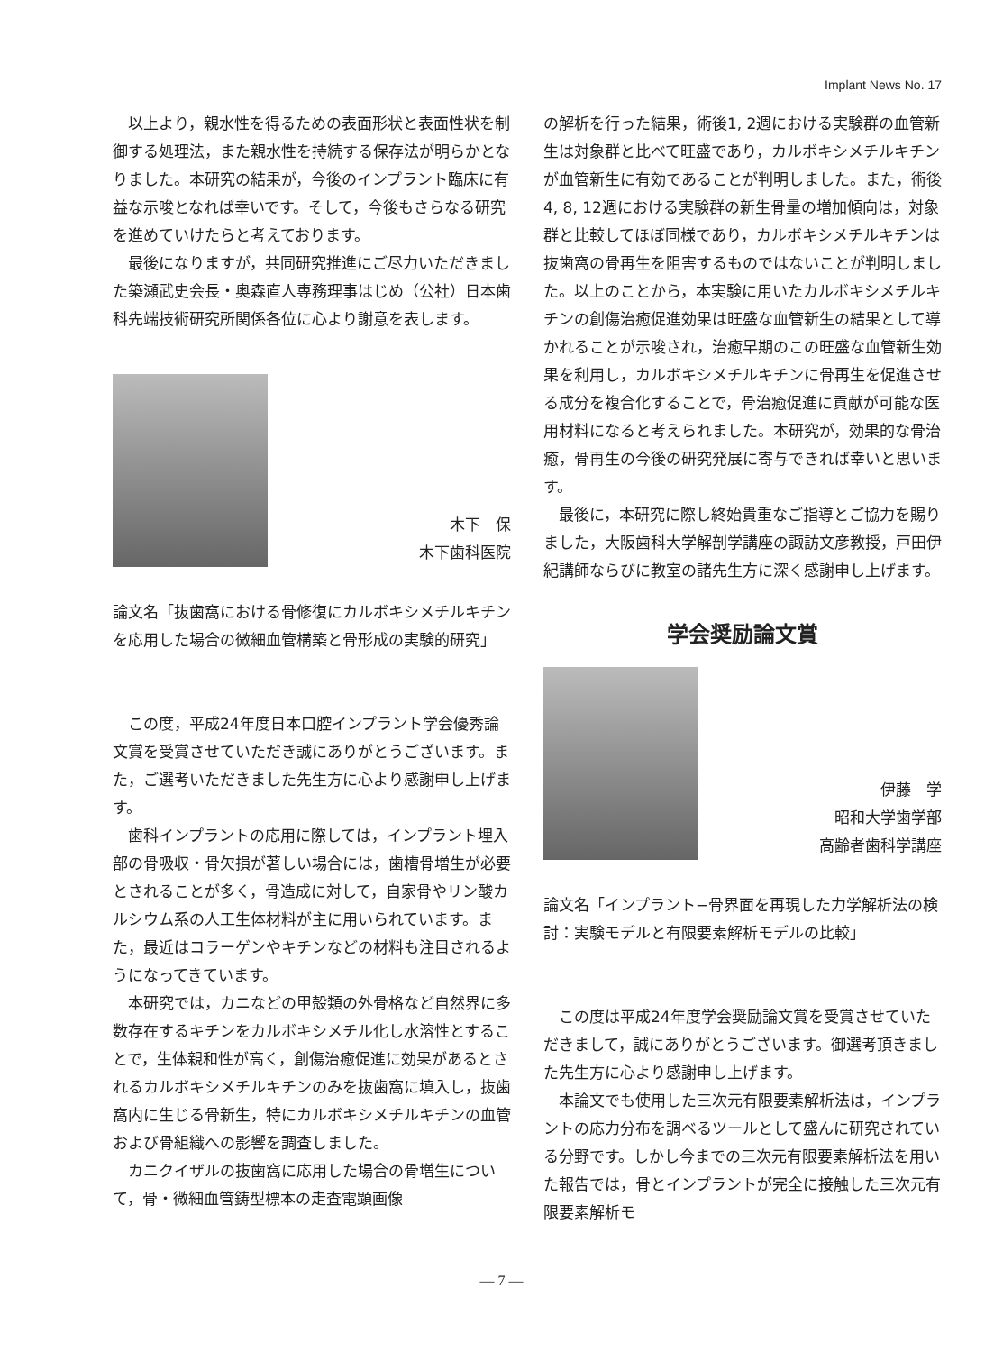Implant News No. 17
以上より，親水性を得るための表面形状と表面性状を制御する処理法，また親水性を持続する保存法が明らかとなりました。本研究の結果が，今後のインプラント臨床に有益な示唆となれば幸いです。そして，今後もさらなる研究を進めていけたらと考えております。
最後になりますが，共同研究推進にご尽力いただきました築瀬武史会長・奥森直人専務理事はじめ（公社）日本歯科先端技術研究所関係各位に心より謝意を表します。
木下　保
木下歯科医院
論文名「抜歯窩における骨修復にカルボキシメチルキチンを応用した場合の微細血管構築と骨形成の実験的研究」
この度，平成24年度日本口腔インプラント学会優秀論文賞を受賞させていただき誠にありがとうございます。また，ご選考いただきました先生方に心より感謝申し上げます。
歯科インプラントの応用に際しては，インプラント埋入部の骨吸収・骨欠損が著しい場合には，歯槽骨増生が必要とされることが多く，骨造成に対して，自家骨やリン酸カルシウム系の人工生体材料が主に用いられています。また，最近はコラーゲンやキチンなどの材料も注目されるようになってきています。
本研究では，カニなどの甲殻類の外骨格など自然界に多数存在するキチンをカルボキシメチル化し水溶性とすることで，生体親和性が高く，創傷治癒促進に効果があるとされるカルボキシメチルキチンのみを抜歯窩に填入し，抜歯窩内に生じる骨新生，特にカルボキシメチルキチンの血管および骨組織への影響を調査しました。
カニクイザルの抜歯窩に応用した場合の骨増生について，骨・微細血管鋳型標本の走査電顕画像
の解析を行った結果，術後1, 2週における実験群の血管新生は対象群と比べて旺盛であり，カルボキシメチルキチンが血管新生に有効であることが判明しました。また，術後4, 8, 12週における実験群の新生骨量の増加傾向は，対象群と比較してほぼ同様であり，カルボキシメチルキチンは抜歯窩の骨再生を阻害するものではないことが判明しました。以上のことから，本実験に用いたカルボキシメチルキチンの創傷治癒促進効果は旺盛な血管新生の結果として導かれることが示唆され，治癒早期のこの旺盛な血管新生効果を利用し，カルボキシメチルキチンに骨再生を促進させる成分を複合化することで，骨治癒促進に貢献が可能な医用材料になると考えられました。本研究が，効果的な骨治癒，骨再生の今後の研究発展に寄与できれば幸いと思います。
最後に，本研究に際し終始貴重なご指導とご協力を賜りました，大阪歯科大学解剖学講座の諏訪文彦教授，戸田伊紀講師ならびに教室の諸先生方に深く感謝申し上げます。
学会奨励論文賞
伊藤　学
昭和大学歯学部
高齢者歯科学講座
論文名「インプラント−骨界面を再現した力学解析法の検討：実験モデルと有限要素解析モデルの比較」
この度は平成24年度学会奨励論文賞を受賞させていただきまして，誠にありがとうございます。御選考頂きました先生方に心より感謝申し上げます。
本論文でも使用した三次元有限要素解析法は，インプラントの応力分布を調べるツールとして盛んに研究されている分野です。しかし今までの三次元有限要素解析法を用いた報告では，骨とインプラントが完全に接触した三次元有限要素解析モ
— 7 —